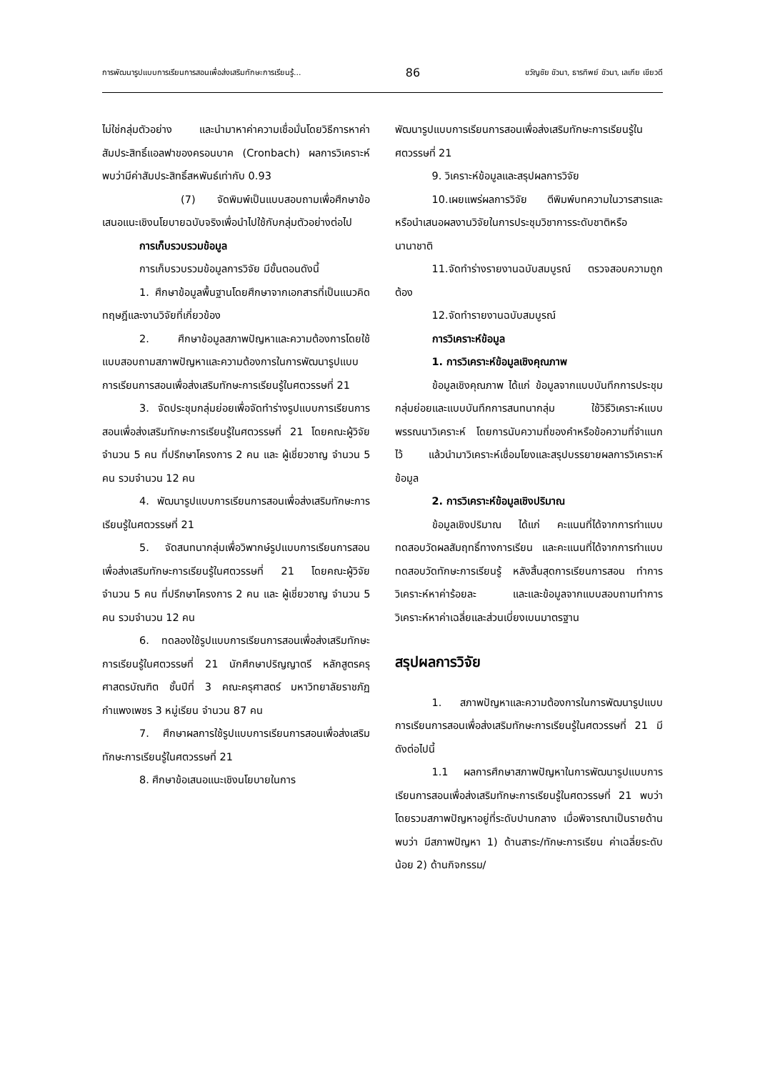การพัฒนารูปแบบการเรียนการสอนเพื่อส่งเสริมทักษะการเรียนรู้... 86 ขวัญชัย ขัวนา, ธารทิพย์ ขัวนา, เลเกีย เขียวดี
ไม่ใช่กลุ่มตัวอย่าง และนำมาหาค่าความเชื่อมั่นโดยวิธีการหาค่าสัมประสิทธิ์แอลฟาของครอนบาค (Cronbach) ผลการวิเคราะห์พบว่ามีค่าสัมประสิทธิ์สหพันธ์เท่ากับ 0.93
(7) จัดพิมพ์เป็นแบบสอบถามเพื่อศึกษาข้อเสนอแนะเชิงนโยบายฉบับจริงเพื่อนำไปใช้กับกลุ่มตัวอย่างต่อไป
การเก็บรวบรวมข้อมูล
การเก็บรวบรวมข้อมูลการวิจัย มีขั้นตอนดังนี้
1. ศึกษาข้อมูลพื้นฐานโดยศึกษาจากเอกสารที่เป็นแนวคิด ทฤษฎีและงานวิจัยที่เกี่ยวข้อง
2. ศึกษาข้อมูลสภาพปัญหาและความต้องการโดยใช้แบบสอบถามสภาพปัญหาและความต้องการในการพัฒนารูปแบบการเรียนการสอนเพื่อส่งเสริมทักษะการเรียนรู้ในศตวรรษที่ 21
3. จัดประชุมกลุ่มย่อยเพื่อจัดทำร่างรูปแบบการเรียนการสอนเพื่อส่งเสริมทักษะการเรียนรู้ในศตวรรษที่ 21 โดยคณะผู้วิจัย จำนวน 5 คน ที่ปรึกษาโครงการ 2 คน และ ผู้เชี่ยวชาญ จำนวน 5 คน รวมจำนวน 12 คน
4. พัฒนารูปแบบการเรียนการสอนเพื่อส่งเสริมทักษะการเรียนรู้ในศตวรรษที่ 21
5. จัดสนทนากลุ่มเพื่อวิพากษ์รูปแบบการเรียนการสอนเพื่อส่งเสริมทักษะการเรียนรู้ในศตวรรษที่ 21 โดยคณะผู้วิจัย จำนวน 5 คน ที่ปรึกษาโครงการ 2 คน และ ผู้เชี่ยวชาญ จำนวน 5 คน รวมจำนวน 12 คน
6. ทดลองใช้รูปแบบการเรียนการสอนเพื่อส่งเสริมทักษะการเรียนรู้ในศตวรรษที่ 21 นักศึกษาปริญญาตรี หลักสูตรครุศาสตรบัณฑิต ชั้นปีที่ 3 คณะครุศาสตร์ มหาวิทยาลัยราชภัฏกำแพงเพชร 3 หมู่เรียน จำนวน 87 คน
7. ศึกษาผลการใช้รูปแบบการเรียนการสอนเพื่อส่งเสริมทักษะการเรียนรู้ในศตวรรษที่ 21
8. ศึกษาข้อเสนอแนะเชิงนโยบายในการ
พัฒนารูปแบบการเรียนการสอนเพื่อส่งเสริมทักษะการเรียนรู้ในศตวรรษที่ 21
9. วิเคราะห์ข้อมูลและสรุปผลการวิจัย
10.เผยแพร่ผลการวิจัย ตีพิมพ์บทความในวารสารและหรือนำเสนอผลงานวิจัยในการประชุมวิชาการระดับชาติหรือนานาชาติ
11.จัดทำร่างรายงานฉบับสมบูรณ์ ตรวจสอบความถูกต้อง
12.จัดทำรายงานฉบับสมบูรณ์
การวิเคราะห์ข้อมูล
1. การวิเคราะห์ข้อมูลเชิงคุณภาพ
ข้อมูลเชิงคุณภาพ ได้แก่ ข้อมูลจากแบบบันทึกการประชุมกลุ่มย่อยและแบบบันทึกการสนทนากลุ่ม ใช้วิธีวิเคราะห์แบบพรรณนาวิเคราะห์ โดยการนับความถี่ของคำหรือข้อความที่จำแนกไว้ แล้วนำมาวิเคราะห์เชื่อมโยงและสรุปบรรยายผลการวิเคราะห์ข้อมูล
2. การวิเคราะห์ข้อมูลเชิงปริมาณ
ข้อมูลเชิงปริมาณ ได้แก่ คะแนนที่ได้จากการทำแบบทดสอบวัดผลสัมฤทธิ์ทางการเรียน และคะแนนที่ได้จากการทำแบบทดสอบวัดทักษะการเรียนรู้ หลังสิ้นสุดการเรียนการสอน ทำการวิเคราะห์หาค่าร้อยละ และและข้อมูลจากแบบสอบถามทำการวิเคราะห์หาค่าเฉลี่ยและส่วนเบี่ยงเบนมาตรฐาน
สรุปผลการวิจัย
1. สภาพปัญหาและความต้องการในการพัฒนารูปแบบการเรียนการสอนเพื่อส่งเสริมทักษะการเรียนรู้ในศตวรรษที่ 21 มีดังต่อไปนี้
1.1 ผลการศึกษาสภาพปัญหาในการพัฒนารูปแบบการเรียนการสอนเพื่อส่งเสริมทักษะการเรียนรู้ในศตวรรษที่ 21 พบว่า โดยรวมสภาพปัญหาอยู่ที่ระดับปานกลาง เมื่อพิจารณาเป็นรายด้าน พบว่า มีสภาพปัญหา 1) ด้านสาระ/ทักษะการเรียน ค่าเฉลี่ยระดับน้อย 2) ด้านกิจกรรม/